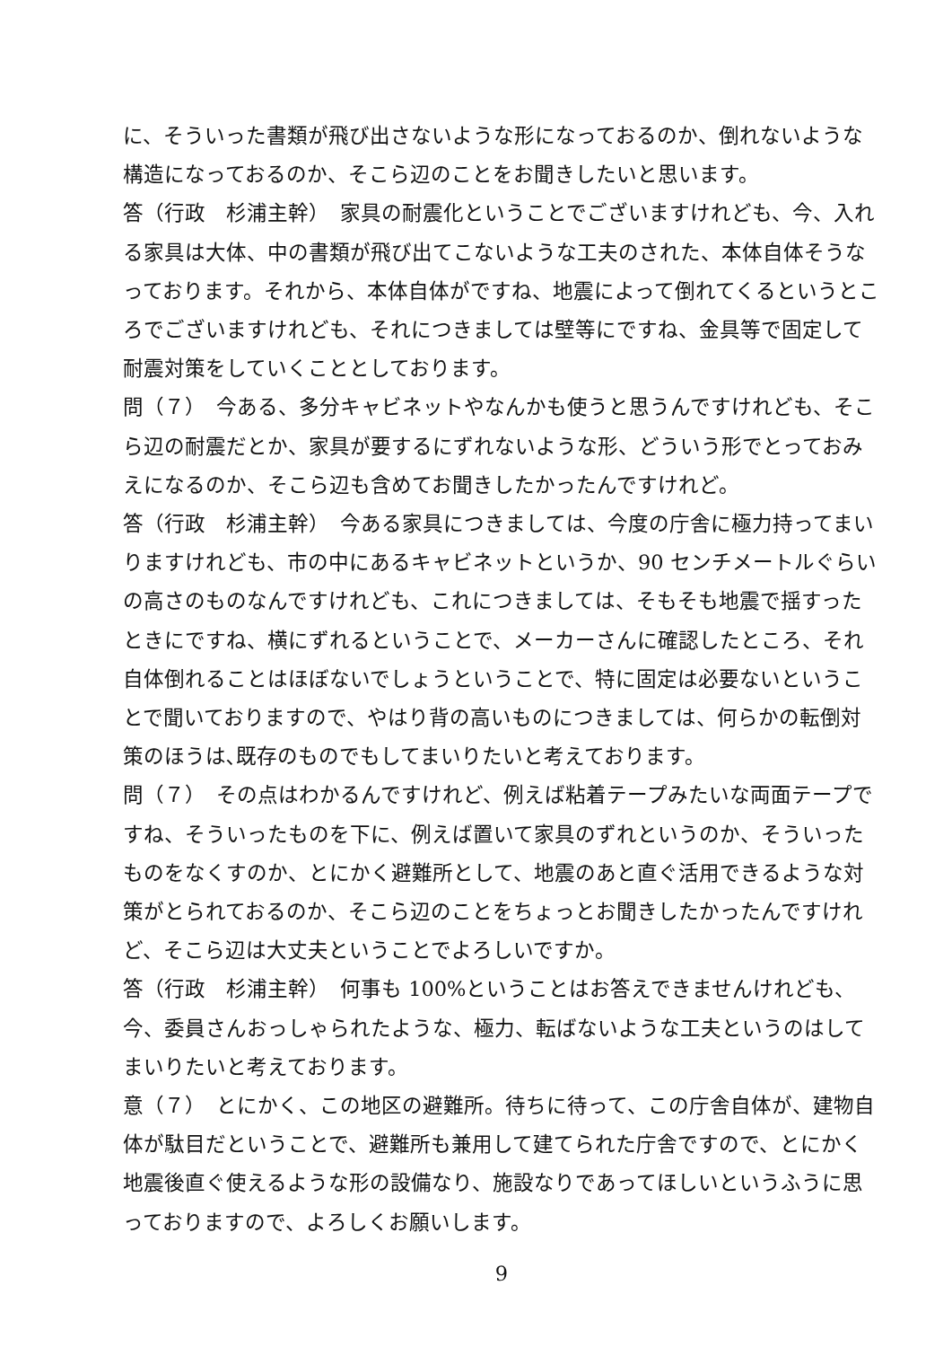に、そういった書類が飛び出さないような形になっておるのか、倒れないような構造になっておるのか、そこら辺のことをお聞きしたいと思います。
答（行政　杉浦主幹）　家具の耐震化ということでございますけれども、今、入れる家具は大体、中の書類が飛び出てこないような工夫のされた、本体自体そうなっております。それから、本体自体がですね、地震によって倒れてくるというところでございますけれども、それにつきましては壁等にですね、金具等で固定して耐震対策をしていくこととしております。
問（７）　今ある、多分キャビネットやなんかも使うと思うんですけれども、そこら辺の耐震だとか、家具が要するにずれないような形、どういう形でとっておみえになるのか、そこら辺も含めてお聞きしたかったんですけれど。
答（行政　杉浦主幹）　今ある家具につきましては、今度の庁舎に極力持ってまいりますけれども、市の中にあるキャビネットというか、90 センチメートルぐらいの高さのものなんですけれども、これにつきましては、そもそも地震で揺すったときにですね、横にずれるということで、メーカーさんに確認したところ、それ自体倒れることはほぼないでしょうということで、特に固定は必要ないということで聞いておりますので、やはり背の高いものにつきましては、何らかの転倒対策のほうは､既存のものでもしてまいりたいと考えております。
問（７）　その点はわかるんですけれど、例えば粘着テープみたいな両面テープですね、そういったものを下に、例えば置いて家具のずれというのか、そういったものをなくすのか、とにかく避難所として、地震のあと直ぐ活用できるような対策がとられておるのか、そこら辺のことをちょっとお聞きしたかったんですけれど、そこら辺は大丈夫ということでよろしいですか。
答（行政　杉浦主幹）　何事も 100%ということはお答えできませんけれども、今、委員さんおっしゃられたような、極力、転ばないような工夫というのはしてまいりたいと考えております。
意（７）　とにかく、この地区の避難所。待ちに待って、この庁舎自体が、建物自体が駄目だということで、避難所も兼用して建てられた庁舎ですので、とにかく地震後直ぐ使えるような形の設備なり、施設なりであってほしいというふうに思っておりますので、よろしくお願いします。
9